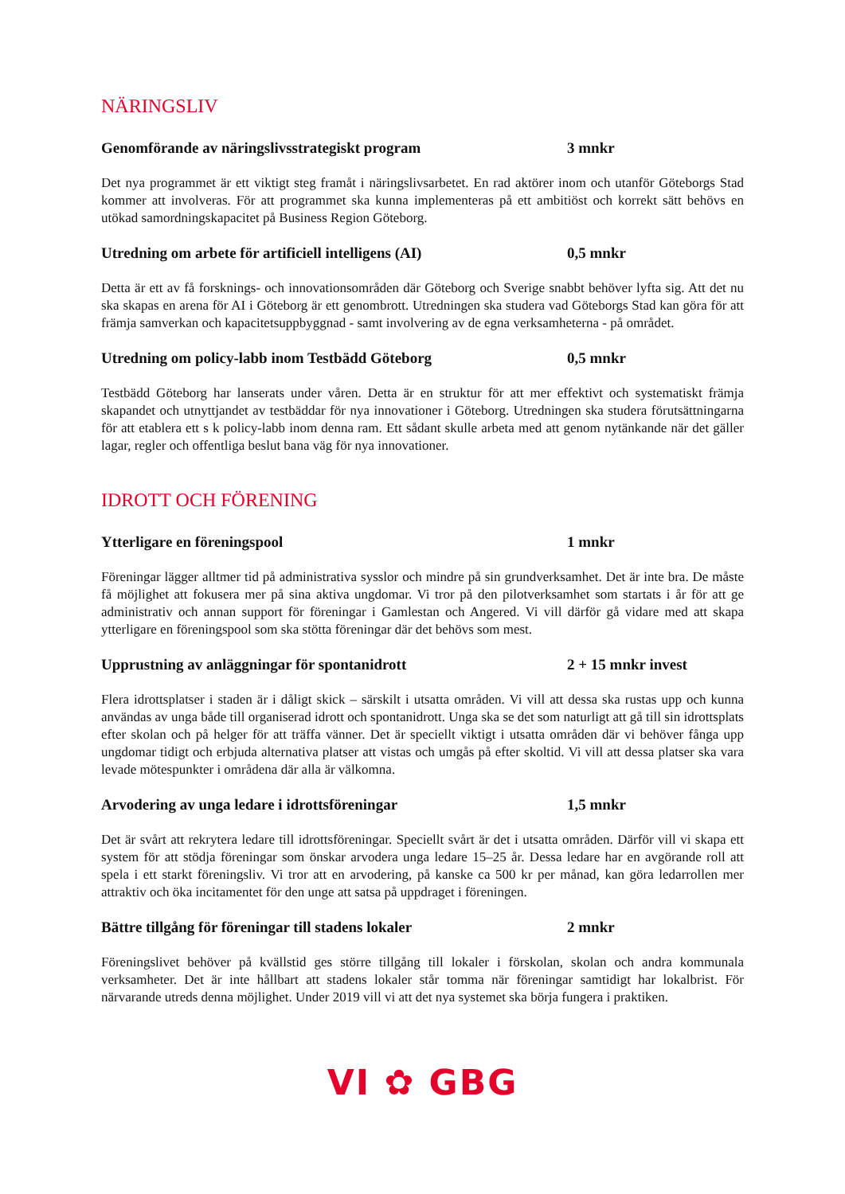NÄRINGSLIV
Genomförande av näringslivsstrategiskt program 3 mnkr
Det nya programmet är ett viktigt steg framåt i näringslivsarbetet. En rad aktörer inom och utanför Göteborgs Stad kommer att involveras. För att programmet ska kunna implementeras på ett ambitiöst och korrekt sätt behövs en utökad samordningskapacitet på Business Region Göteborg.
Utredning om arbete för artificiell intelligens (AI) 0,5 mnkr
Detta är ett av få forsknings- och innovationsområden där Göteborg och Sverige snabbt behöver lyfta sig. Att det nu ska skapas en arena för AI i Göteborg är ett genombrott. Utredningen ska studera vad Göteborgs Stad kan göra för att främja samverkan och kapacitetsuppbyggnad - samt involvering av de egna verksamheterna - på området.
Utredning om policy-labb inom Testbädd Göteborg 0,5 mnkr
Testbädd Göteborg har lanserats under våren. Detta är en struktur för att mer effektivt och systematiskt främja skapandet och utnyttjandet av testbäddar för nya innovationer i Göteborg. Utredningen ska studera förutsättningarna för att etablera ett s k policy-labb inom denna ram. Ett sådant skulle arbeta med att genom nytänkande när det gäller lagar, regler och offentliga beslut bana väg för nya innovationer.
IDROTT OCH FÖRENING
Ytterligare en föreningspool 1 mnkr
Föreningar lägger alltmer tid på administrativa sysslor och mindre på sin grundverksamhet. Det är inte bra. De måste få möjlighet att fokusera mer på sina aktiva ungdomar. Vi tror på den pilotverksamhet som startats i år för att ge administrativ och annan support för föreningar i Gamlestan och Angered. Vi vill därför gå vidare med att skapa ytterligare en föreningspool som ska stötta föreningar där det behövs som mest.
Upprustning av anläggningar för spontanidrott 2 + 15 mnkr invest
Flera idrottsplatser i staden är i dåligt skick – särskilt i utsatta områden. Vi vill att dessa ska rustas upp och kunna användas av unga både till organiserad idrott och spontanidrott. Unga ska se det som naturligt att gå till sin idrottsplats efter skolan och på helger för att träffa vänner. Det är speciellt viktigt i utsatta områden där vi behöver fånga upp ungdomar tidigt och erbjuda alternativa platser att vistas och umgås på efter skoltid. Vi vill att dessa platser ska vara levade mötespunkter i områdena där alla är välkomna.
Arvodering av unga ledare i idrottsföreningar 1,5 mnkr
Det är svårt att rekrytera ledare till idrottsföreningar. Speciellt svårt är det i utsatta områden. Därför vill vi skapa ett system för att stödja föreningar som önskar arvodera unga ledare 15–25 år. Dessa ledare har en avgörande roll att spela i ett starkt föreningsliv. Vi tror att en arvodering, på kanske ca 500 kr per månad, kan göra ledarrollen mer attraktiv och öka incitamentet för den unge att satsa på uppdraget i föreningen.
Bättre tillgång för föreningar till stadens lokaler 2 mnkr
Föreningslivet behöver på kvällstid ges större tillgång till lokaler i förskolan, skolan och andra kommunala verksamheter. Det är inte hållbart att stadens lokaler står tomma när föreningar samtidigt har lokalbrist. För närvarande utreds denna möjlighet. Under 2019 vill vi att det nya systemet ska börja fungera i praktiken.
VI ✿ GBG